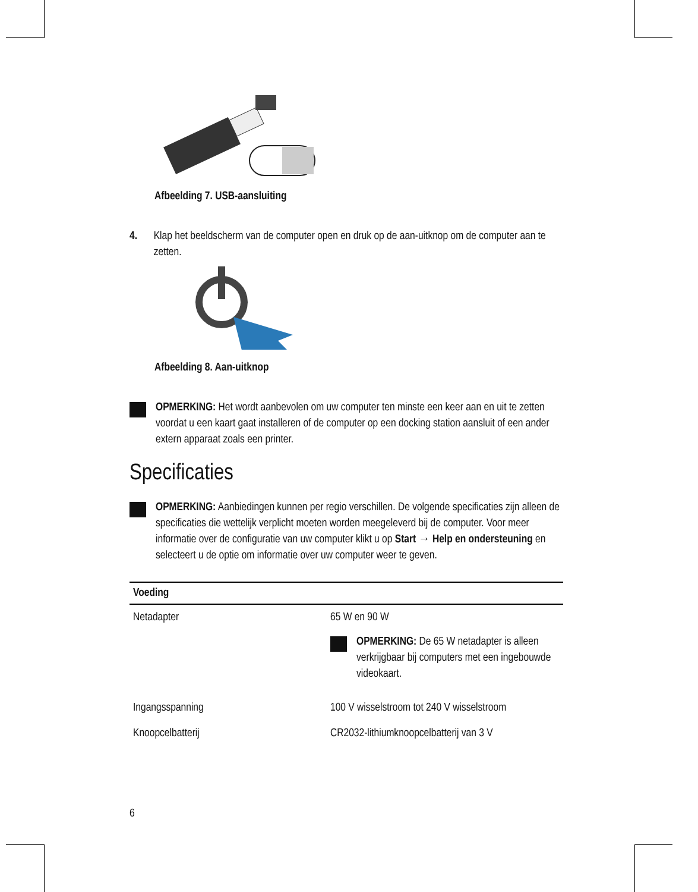Afbeelding 7. USB-aansluiting
4. Klap het beeldscherm van de computer open en druk op de aan-uitknop om de computer aan te zetten.
Afbeelding 8. Aan-uitknop
OPMERKING: Het wordt aanbevolen om uw computer ten minste een keer aan en uit te zetten voordat u een kaart gaat installeren of de computer op een docking station aansluit of een ander extern apparaat zoals een printer.
Specificaties
OPMERKING: Aanbiedingen kunnen per regio verschillen. De volgende specificaties zijn alleen de specificaties die wettelijk verplicht moeten worden meegeleverd bij de computer. Voor meer informatie over de configuratie van uw computer klikt u op Start → Help en ondersteuning en selecteert u de optie om informatie over uw computer weer te geven.
| Voeding | |
| --- | --- |
| Netadapter | 65 W en 90 W OPMERKING: De 65 W netadapter is alleen verkrijgbaar bij computers met een ingebouwde videokaart. |
| Ingangsspanning | 100 V wisselstroom tot 240 V wisselstroom |
| Knoopcelbatterij | CR2032-lithiumknoopcelbatterij van 3 V |
6